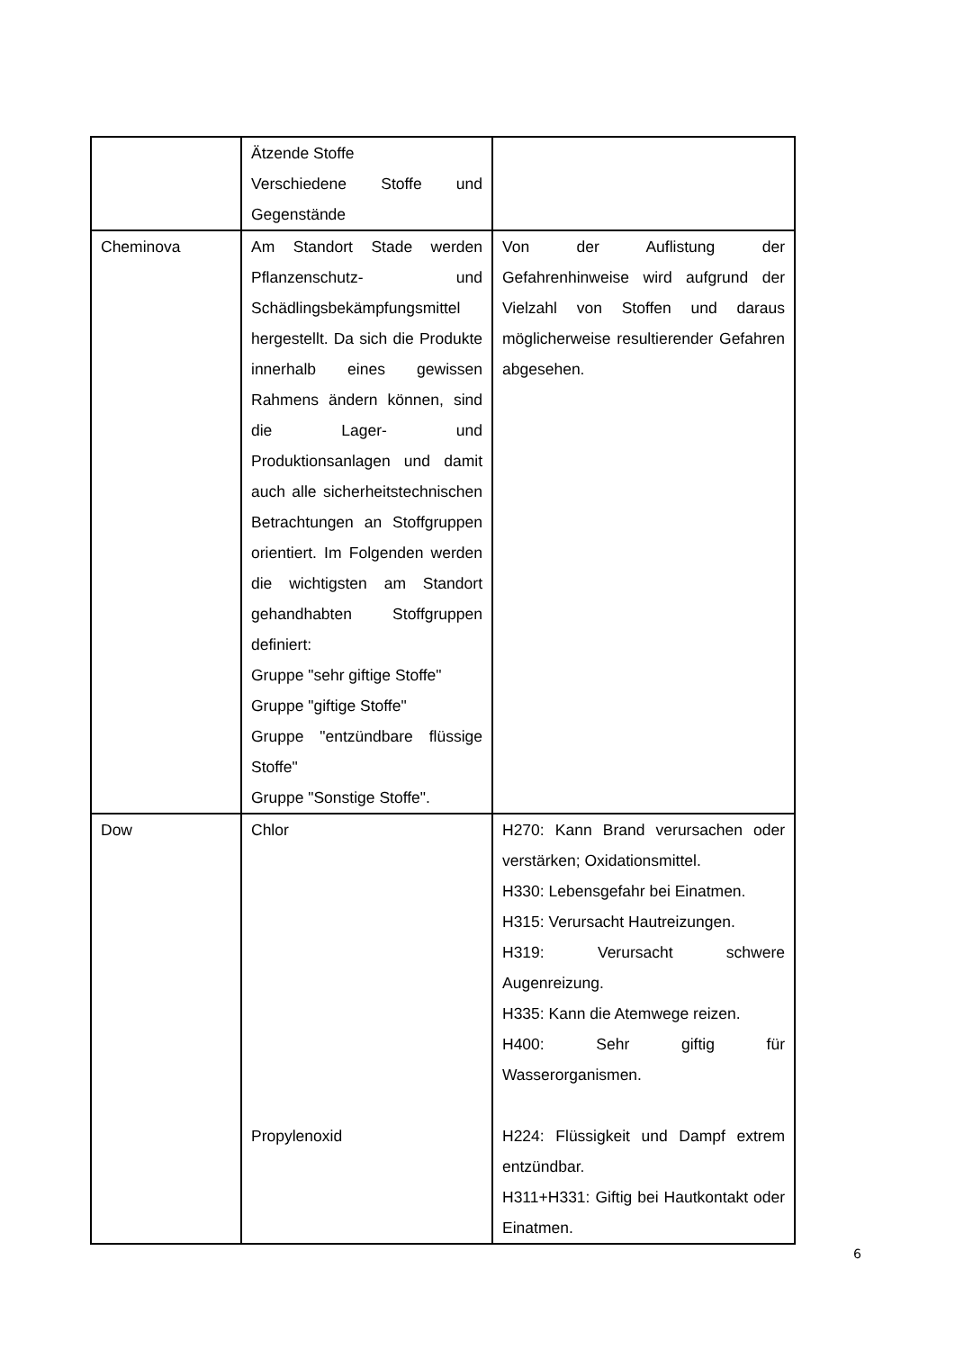| | Ätzende Stoffe Verschiedene Stoffe und Gegenstände | |
| Cheminova | Am Standort Stade werden Pflanzenschutz- und Schädlingsbekämpfungsmittel hergestellt. Da sich die Produkte innerhalb eines gewissen Rahmens ändern können, sind die Lager- und Produktionsanlagen und damit auch alle sicherheitstechnischen Betrachtungen an Stoffgruppen orientiert. Im Folgenden werden die wichtigsten am Standort gehandhabten Stoffgruppen definiert: Gruppe "sehr giftige Stoffe" Gruppe "giftige Stoffe" Gruppe "entzündbare flüssige Stoffe" Gruppe "Sonstige Stoffe". | Von der Auflistung der Gefahrenhinweise wird aufgrund der Vielzahl von Stoffen und daraus möglicherweise resultierender Gefahren abgesehen. |
| Dow | Chlor Propylenoxid | H270: Kann Brand verursachen oder verstärken; Oxidationsmittel. H330: Lebensgefahr bei Einatmen. H315: Verursacht Hautreizungen. H319: Verursacht schwere Augenreizung. H335: Kann die Atemwege reizen. H400: Sehr giftig für Wasserorganismen. H224: Flüssigkeit und Dampf extrem entzündbar. H311+H331: Giftig bei Hautkontakt oder Einatmen. |
6